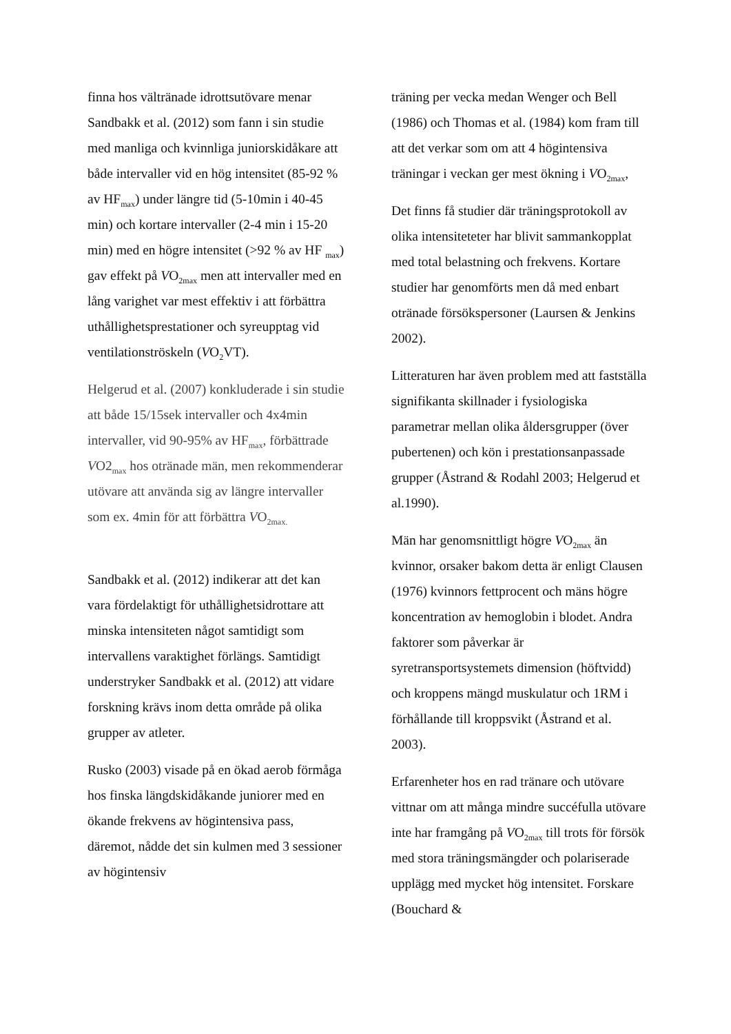finna hos vältränade idrottsutövare menar Sandbakk et al. (2012) som fann i sin studie med manliga och kvinnliga juniorskidåkare att både intervaller vid en hög intensitet (85-92 % av HF<sub>max</sub>) under längre tid (5-10min i 40-45 min) och kortare intervaller (2-4 min i 15-20 min) med en högre intensitet (>92 % av HF <sub>max</sub>) gav effekt på VO<sub>2max</sub> men att intervaller med en lång varighet var mest effektiv i att förbättra uthållighetsprestationer och syreupptag vid ventilationströskeln (VO<sub>2</sub>VT).
Helgerud et al. (2007) konkluderade i sin studie att både 15/15sek intervaller och 4x4min intervaller, vid 90-95% av HF<sub>max</sub>, förbättrade VO2<sub>max</sub> hos otränade män, men rekommenderar utövare att använda sig av längre intervaller som ex. 4min för att förbättra VO<sub>2max.</sub>
Sandbakk et al. (2012) indikerar att det kan vara fördelaktigt för uthållighetsidrottare att minska intensiteten något samtidigt som intervallens varaktighet förlängs. Samtidigt understryker Sandbakk et al. (2012) att vidare forskning krävs inom detta område på olika grupper av atleter.
Rusko (2003) visade på en ökad aerob förmåga hos finska längdskidåkande juniorer med en ökande frekvens av högintensiva pass, däremot, nådde det sin kulmen med 3 sessioner av högintensiv
träning per vecka medan Wenger och Bell (1986) och Thomas et al. (1984) kom fram till att det verkar som om att 4 högintensiva träningar i veckan ger mest ökning i VO<sub>2max</sub>,
Det finns få studier där träningsprotokoll av olika intensiteteter har blivit sammankopplat med total belastning och frekvens. Kortare studier har genomförts men då med enbart otränade försökspersoner (Laursen & Jenkins 2002).
Litteraturen har även problem med att fastställa signifikanta skillnader i fysiologiska parametrar mellan olika åldersgrupper (över pubertenen) och kön i prestationsanpassade grupper (Åstrand & Rodahl 2003; Helgerud et al.1990).
Män har genomsnittligt högre VO<sub>2max</sub> än kvinnor, orsaker bakom detta är enligt Clausen (1976) kvinnors fettprocent och mäns högre koncentration av hemoglobin i blodet. Andra faktorer som påverkar är syretransportsystemets dimension (höftvidd) och kroppens mängd muskulatur och 1RM i förhållande till kroppsvikt (Åstrand et al. 2003).
Erfarenheter hos en rad tränare och utövare vittnar om att många mindre succéfulla utövare inte har framgång på VO<sub>2max</sub> till trots för försök med stora träningsmängder och polariserade upplägg med mycket hög intensitet. Forskare (Bouchard &